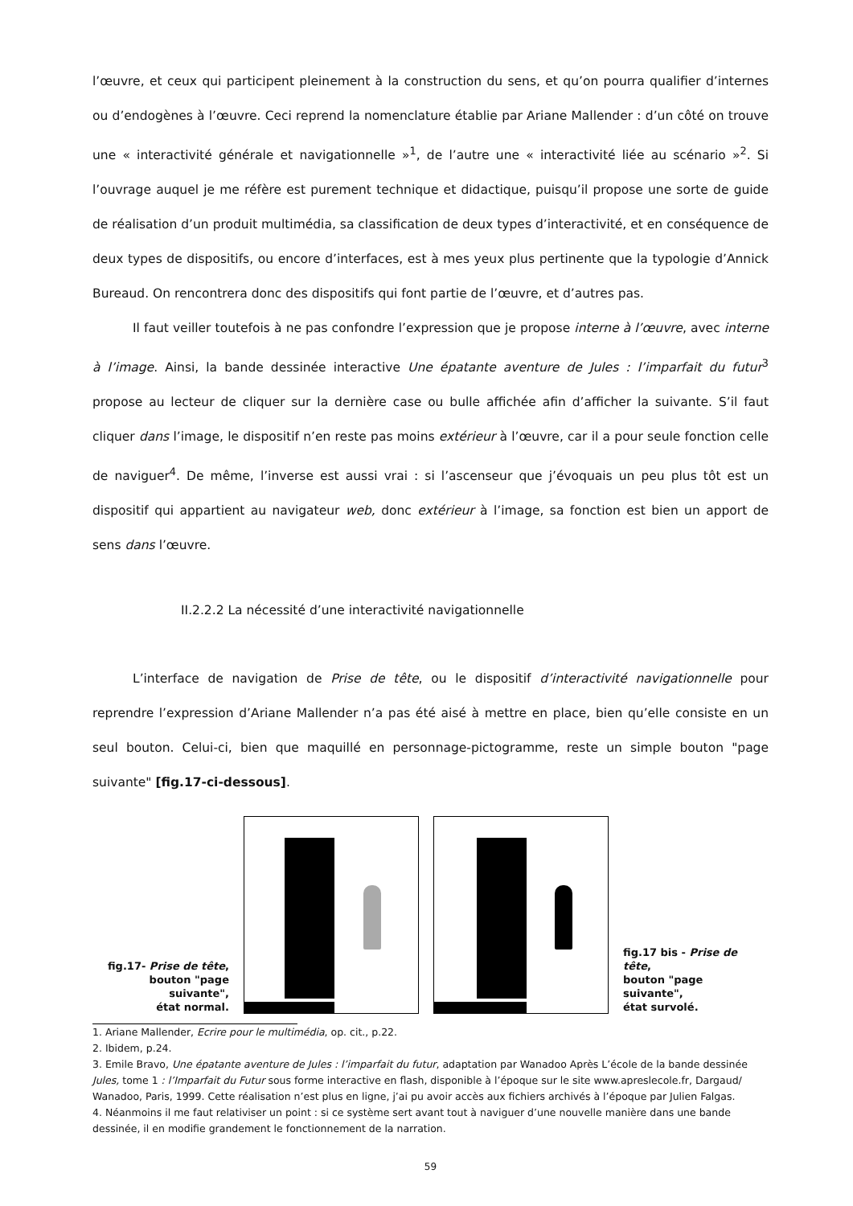l’œuvre, et ceux qui participent pleinement à la construction du sens, et qu’on pourra qualifier d’internes ou d’endogènes à l’œuvre. Ceci reprend la nomenclature établie par Ariane Mallender : d’un côté on trouve une « interactivité générale et navigationnelle »<sup>1</sup>, de l’autre une « interactivité liée au scénario »<sup>2</sup>. Si l’ouvrage auquel je me réfère est purement technique et didactique, puisqu’il propose une sorte de guide de réalisation d’un produit multimédia, sa classification de deux types d’interactivité, et en conséquence de deux types de dispositifs, ou encore d’interfaces, est à mes yeux plus pertinente que la typologie d’Annick Bureaud. On rencontrera donc des dispositifs qui font partie de l’œuvre, et d’autres pas.
Il faut veiller toutefois à ne pas confondre l’expression que je propose interne à l’œuvre, avec interne à l’image. Ainsi, la bande dessinée interactive Une épatante aventure de Jules : l’imparfait du futur<sup>3</sup> propose au lecteur de cliquer sur la dernière case ou bulle affichée afin d’afficher la suivante. S’il faut cliquer dans l’image, le dispositif n’en reste pas moins extérieur à l’œuvre, car il a pour seule fonction celle de naviguer<sup>4</sup>. De même, l’inverse est aussi vrai : si l’ascenseur que j’évoquais un peu plus tôt est un dispositif qui appartient au navigateur web, donc extérieur à l’image, sa fonction est bien un apport de sens dans l’œuvre.
II.2.2.2 La nécessité d’une interactivité navigationnelle
L’interface de navigation de Prise de tête, ou le dispositif d’interactivité navigationnelle pour reprendre l’expression d’Ariane Mallender n’a pas été aisé à mettre en place, bien qu’elle consiste en un seul bouton. Celui-ci, bien que maquillé en personnage-pictogramme, reste un simple bouton "page suivante" [fig.17-ci-dessous].
fig.17- Prise de tête,
bouton "page suivante",
état normal.
fig.17 bis - Prise de tête,
bouton "page suivante",
état survolé.
1. Ariane Mallender, Ecrire pour le multimédia, op. cit., p.22.
2. Ibidem, p.24.
3. Emile Bravo, Une épatante aventure de Jules : l’imparfait du futur, adaptation par Wanadoo Après L’école de la bande dessinée Jules, tome 1 : l’Imparfait du Futur sous forme interactive en flash, disponible à l’époque sur le site www.apreslecole.fr, Dargaud/ Wanadoo, Paris, 1999. Cette réalisation n’est plus en ligne, j’ai pu avoir accès aux fichiers archivés à l’époque par Julien Falgas.
4. Néanmoins il me faut relativiser un point : si ce système sert avant tout à naviguer d’une nouvelle manière dans une bande dessinée, il en modifie grandement le fonctionnement de la narration.
59